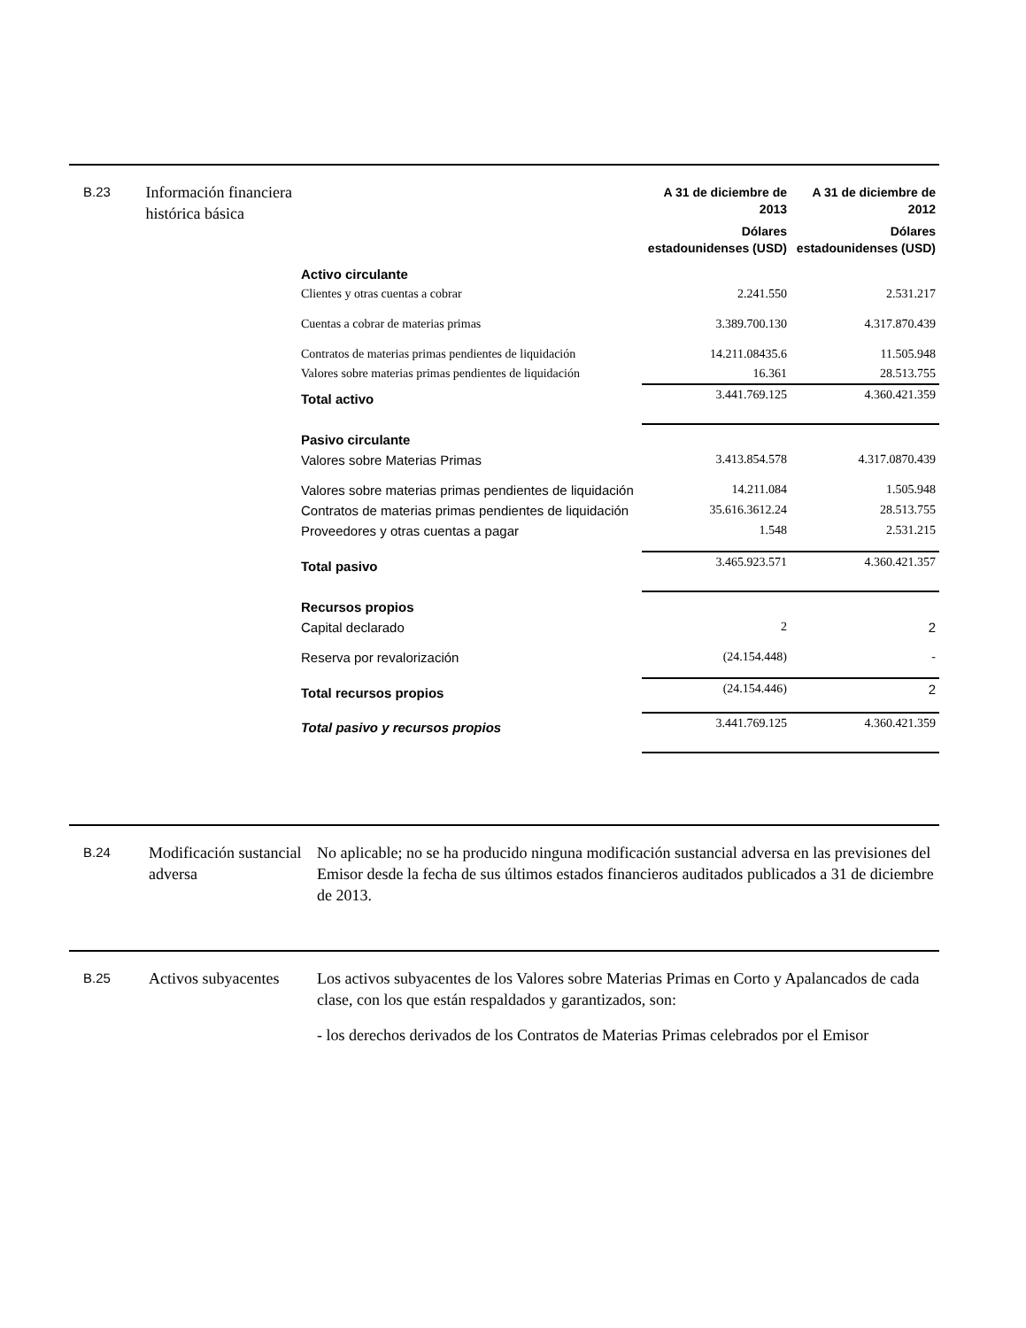B.23
Información financiera histórica básica
| | A 31 de diciembre de 2013 Dólares estadounidenses (USD) | A 31 de diciembre de 2012 Dólares estadounidenses (USD) |
| Activo circulante | | |
| Clientes y otras cuentas a cobrar | 2.241.550 | 2.531.217 |
| Cuentas a cobrar de materias primas | 3.389.700.130 | 4.317.870.439 |
| Contratos de materias primas pendientes de liquidación | 14.211.08435.6 | 11.505.948 |
| Valores sobre materias primas pendientes de liquidación | 16.361 | 28.513.755 |
| Total activo | 3.441.769.125 | 4.360.421.359 |
| Pasivo circulante | | |
| Valores sobre Materias Primas | 3.413.854.578 | 4.317.0870.439 |
| Valores sobre materias primas pendientes de liquidación | 14.211.084 | 1.505.948 |
| Contratos de materias primas pendientes de liquidación | 35.616.3612.24 | 28.513.755 |
| Proveedores y otras cuentas a pagar | 1.548 | 2.531.215 |
| Total pasivo | 3.465.923.571 | 4.360.421.357 |
| Recursos propios | | |
| Capital declarado | 2 | 2 |
| Reserva por revalorización | (24.154.448) | - |
| Total recursos propios | (24.154.446) | 2 |
| Total pasivo y recursos propios | 3.441.769.125 | 4.360.421.359 |
B.24
Modificación sustancial adversa
No aplicable; no se ha producido ninguna modificación sustancial adversa en las previsiones del Emisor desde la fecha de sus últimos estados financieros auditados publicados a 31 de diciembre de 2013.
B.25
Activos subyacentes
Los activos subyacentes de los Valores sobre Materias Primas en Corto y Apalancados de cada clase, con los que están respaldados y garantizados, son:
- los derechos derivados de los Contratos de Materias Primas celebrados por el Emisor